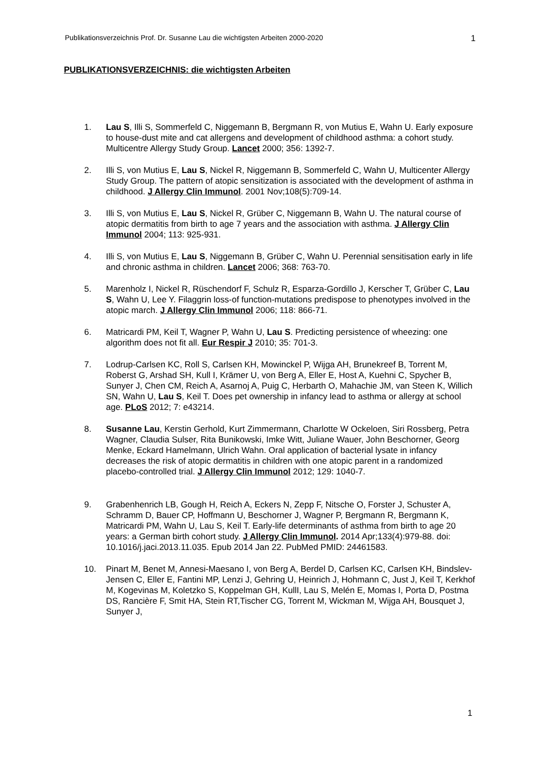Publikationsverzeichnis Prof. Dr. Susanne Lau die wichtigsten Arbeiten 2000-2020 1
PUBLIKATIONSVERZEICHNIS: die wichtigsten Arbeiten
1. Lau S, Illi S, Sommerfeld C, Niggemann B, Bergmann R, von Mutius E, Wahn U. Early exposure to house-dust mite and cat allergens and development of childhood asthma: a cohort study. Multicentre Allergy Study Group. Lancet 2000; 356: 1392-7.
2. Illi S, von Mutius E, Lau S, Nickel R, Niggemann B, Sommerfeld C, Wahn U, Multicenter Allergy Study Group. The pattern of atopic sensitization is associated with the development of asthma in childhood. J Allergy Clin Immunol. 2001 Nov;108(5):709-14.
3. Illi S, von Mutius E, Lau S, Nickel R, Grüber C, Niggemann B, Wahn U. The natural course of atopic dermatitis from birth to age 7 years and the association with asthma. J Allergy Clin Immunol 2004; 113: 925-931.
4. Illi S, von Mutius E, Lau S, Niggemann B, Grüber C, Wahn U. Perennial sensitisation early in life and chronic asthma in children. Lancet 2006; 368: 763-70.
5. Marenholz I, Nickel R, Rüschendorf F, Schulz R, Esparza-Gordillo J, Kerscher T, Grüber C, Lau S, Wahn U, Lee Y. Filaggrin loss-of function-mutations predispose to phenotypes involved in the atopic march. J Allergy Clin Immunol 2006; 118: 866-71.
6. Matricardi PM, Keil T, Wagner P, Wahn U, Lau S. Predicting persistence of wheezing: one algorithm does not fit all. Eur Respir J 2010; 35: 701-3.
7. Lodrup-Carlsen KC, Roll S, Carlsen KH, Mowinckel P, Wijga AH, Brunekreef B, Torrent M, Roberst G, Arshad SH, Kull I, Krämer U, von Berg A, Eller E, Host A, Kuehni C, Spycher B, Sunyer J, Chen CM, Reich A, Asarnoj A, Puig C, Herbarth O, Mahachie JM, van Steen K, Willich SN, Wahn U, Lau S, Keil T. Does pet ownership in infancy lead to asthma or allergy at school age. PLoS 2012; 7: e43214.
8. Susanne Lau, Kerstin Gerhold, Kurt Zimmermann, Charlotte W Ockeloen, Siri Rossberg, Petra Wagner, Claudia Sulser, Rita Bunikowski, Imke Witt, Juliane Wauer, John Beschorner, Georg Menke, Eckard Hamelmann, Ulrich Wahn. Oral application of bacterial lysate in infancy decreases the risk of atopic dermatitis in children with one atopic parent in a randomized placebo-controlled trial. J Allergy Clin Immunol 2012; 129: 1040-7.
9. Grabenhenrich LB, Gough H, Reich A, Eckers N, Zepp F, Nitsche O, Forster J, Schuster A, Schramm D, Bauer CP, Hoffmann U, Beschorner J, Wagner P, Bergmann R, Bergmann K, Matricardi PM, Wahn U, Lau S, Keil T. Early-life determinants of asthma from birth to age 20 years: a German birth cohort study. J Allergy Clin Immunol. 2014 Apr;133(4):979-88. doi: 10.1016/j.jaci.2013.11.035. Epub 2014 Jan 22. PubMed PMID: 24461583.
10. Pinart M, Benet M, Annesi-Maesano I, von Berg A, Berdel D, Carlsen KC, Carlsen KH, Bindslev-Jensen C, Eller E, Fantini MP, Lenzi J, Gehring U, Heinrich J, Hohmann C, Just J, Keil T, Kerkhof M, Kogevinas M, Koletzko S, Koppelman GH, KullI, Lau S, Melén E, Momas I, Porta D, Postma DS, Rancière F, Smit HA, Stein RT,Tischer CG, Torrent M, Wickman M, Wijga AH, Bousquet J, Sunyer J,
1